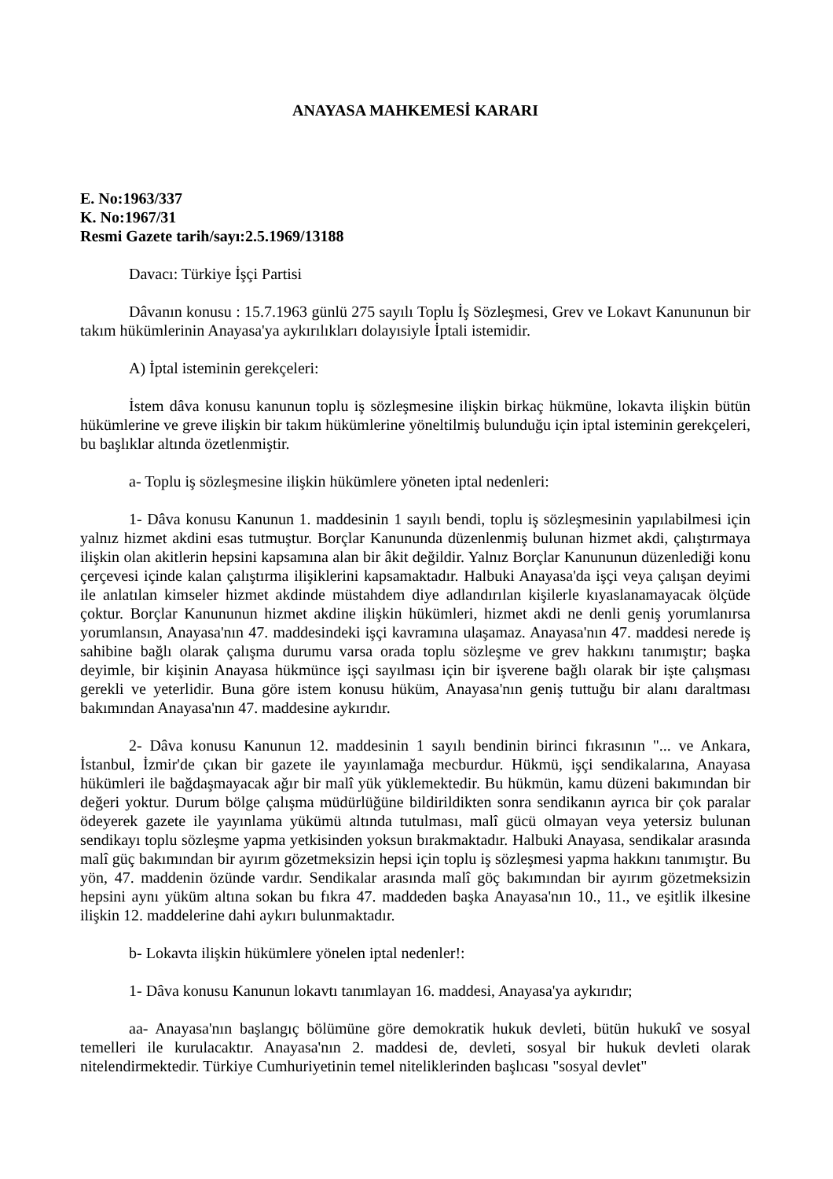ANAYASA MAHKEMESİ KARARI
E. No:1963/337
K. No:1967/31
Resmi Gazete tarih/sayı:2.5.1969/13188
Davacı: Türkiye İşçi Partisi
Dâvanın konusu : 15.7.1963 günlü 275 sayılı Toplu İş Sözleşmesi, Grev ve Lokavt Kanununun bir takım hükümlerinin Anayasa'ya aykırılıkları dolayısiyle İptali istemidir.
A) İptal isteminin gerekçeleri:
İstem dâva konusu kanunun toplu iş sözleşmesine ilişkin birkaç hükmüne, lokavta ilişkin bütün hükümlerine ve greve ilişkin bir takım hükümlerine yöneltilmiş bulunduğu için iptal isteminin gerekçeleri, bu başlıklar altında özetlenmiştir.
a- Toplu iş sözleşmesine ilişkin hükümlere yöneten iptal nedenleri:
1- Dâva konusu Kanunun 1. maddesinin 1 sayılı bendi, toplu iş sözleşmesinin yapılabilmesi için yalnız hizmet akdini esas tutmuştur. Borçlar Kanununda düzenlenmiş bulunan hizmet akdi, çalıştırmaya ilişkin olan akitlerin hepsini kapsamına alan bir âkit değildir. Yalnız Borçlar Kanununun düzenlediği konu çerçevesi içinde kalan çalıştırma ilişiklerini kapsamaktadır. Halbuki Anayasa'da işçi veya çalışan deyimi ile anlatılan kimseler hizmet akdinde müstahdem diye adlandırılan kişilerle kıyaslanamayacak ölçüde çoktur. Borçlar Kanununun hizmet akdine ilişkin hükümleri, hizmet akdi ne denli geniş yorumlanırsa yorumlansın, Anayasa'nın 47. maddesindeki işçi kavramına ulaşamaz. Anayasa'nın 47. maddesi nerede iş sahibine bağlı olarak çalışma durumu varsa orada toplu sözleşme ve grev hakkını tanımıştır; başka deyimle, bir kişinin Anayasa hükmünce işçi sayılması için bir işverene bağlı olarak bir işte çalışması gerekli ve yeterlidir. Buna göre istem konusu hüküm, Anayasa'nın geniş tuttuğu bir alanı daraltması bakımından Anayasa'nın 47. maddesine aykırıdır.
2- Dâva konusu Kanunun 12. maddesinin 1 sayılı bendinin birinci fıkrasının "... ve Ankara, İstanbul, İzmir'de çıkan bir gazete ile yayınlamağa mecburdur. Hükmü, işçi sendikalarına, Anayasa hükümleri ile bağdaşmayacak ağır bir malî yük yüklemektedir. Bu hükmün, kamu düzeni bakımından bir değeri yoktur. Durum bölge çalışma müdürlüğüne bildirildikten sonra sendikanın ayrıca bir çok paralar ödeyerek gazete ile yayınlama yükümü altında tutulması, malî gücü olmayan veya yetersiz bulunan sendikayı toplu sözleşme yapma yetkisinden yoksun bırakmaktadır. Halbuki Anayasa, sendikalar arasında malî güç bakımından bir ayırım gözetmeksizin hepsi için toplu iş sözleşmesi yapma hakkını tanımıştır. Bu yön, 47. maddenin özünde vardır. Sendikalar arasında malî göç bakımından bir ayırım gözetmeksizin hepsini aynı yüküm altına sokan bu fıkra 47. maddeden başka Anayasa'nın 10., 11., ve eşitlik ilkesine ilişkin 12. maddelerine dahi aykırı bulunmaktadır.
b- Lokavta ilişkin hükümlere yönelen iptal nedenler!:
1- Dâva konusu Kanunun lokavtı tanımlayan 16. maddesi, Anayasa'ya aykırıdır;
aa- Anayasa'nın başlangıç bölümüne göre demokratik hukuk devleti, bütün hukukî ve sosyal temelleri ile kurulacaktır. Anayasa'nın 2. maddesi de, devleti, sosyal bir hukuk devleti olarak nitelendirmektedir. Türkiye Cumhuriyetinin temel niteliklerinden başlıcası "sosyal devlet"